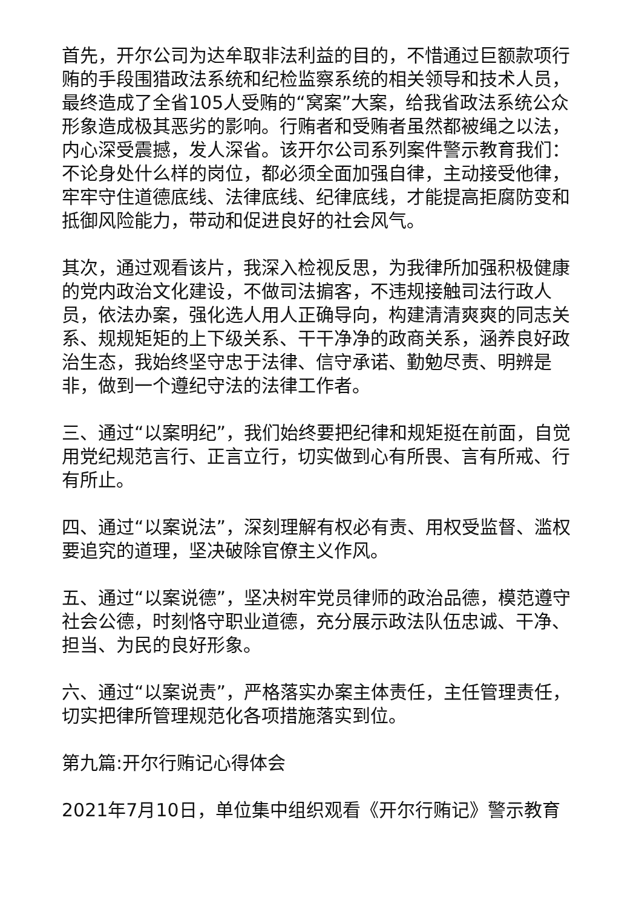首先，开尔公司为达牟取非法利益的目的，不惜通过巨额款项行贿的手段围猎政法系统和纪检监察系统的相关领导和技术人员，最终造成了全省105人受贿的“窝案”大案，给我省政法系统公众形象造成极其恶劣的影响。行贿者和受贿者虽然都被绳之以法，内心深受震撼，发人深省。该开尔公司系列案件警示教育我们：不论身处什么样的岗位，都必须全面加强自律，主动接受他律，牢牢守住道德底线、法律底线、纪律底线，才能提高拒腐防变和抵御风险能力，带动和促进良好的社会风气。
其次，通过观看该片，我深入检视反思，为我律所加强积极健康的党内政治文化建设，不做司法掮客，不违规接触司法行政人员，依法办案，强化选人用人正确导向，构建清清爽爽的同志关系、规规矩矩的上下级关系、干干净净的政商关系，涵养良好政治生态，我始终坚守忠于法律、信守承诺、勤勉尽责、明辨是非，做到一个遵纪守法的法律工作者。
三、通过“以案明纪”，我们始终要把纪律和规矩挺在前面，自觉用党纪规范言行、正言立行，切实做到心有所畏、言有所戒、行有所止。
四、通过“以案说法”，深刻理解有权必有责、用权受监督、滥权要追究的道理，坚决破除官僚主义作风。
五、通过“以案说德”，坚决树牢党员律师的政治品德，模范遵守社会公德，时刻恪守职业道德，充分展示政法队伍忠诚、干净、担当、为民的良好形象。
六、通过“以案说责”，严格落实办案主体责任，主任管理责任，切实把律所管理规范化各项措施落实到位。
第九篇:开尔行贿记心得体会
2021年7月10日，单位集中组织观看《开尔行贿记》警示教育